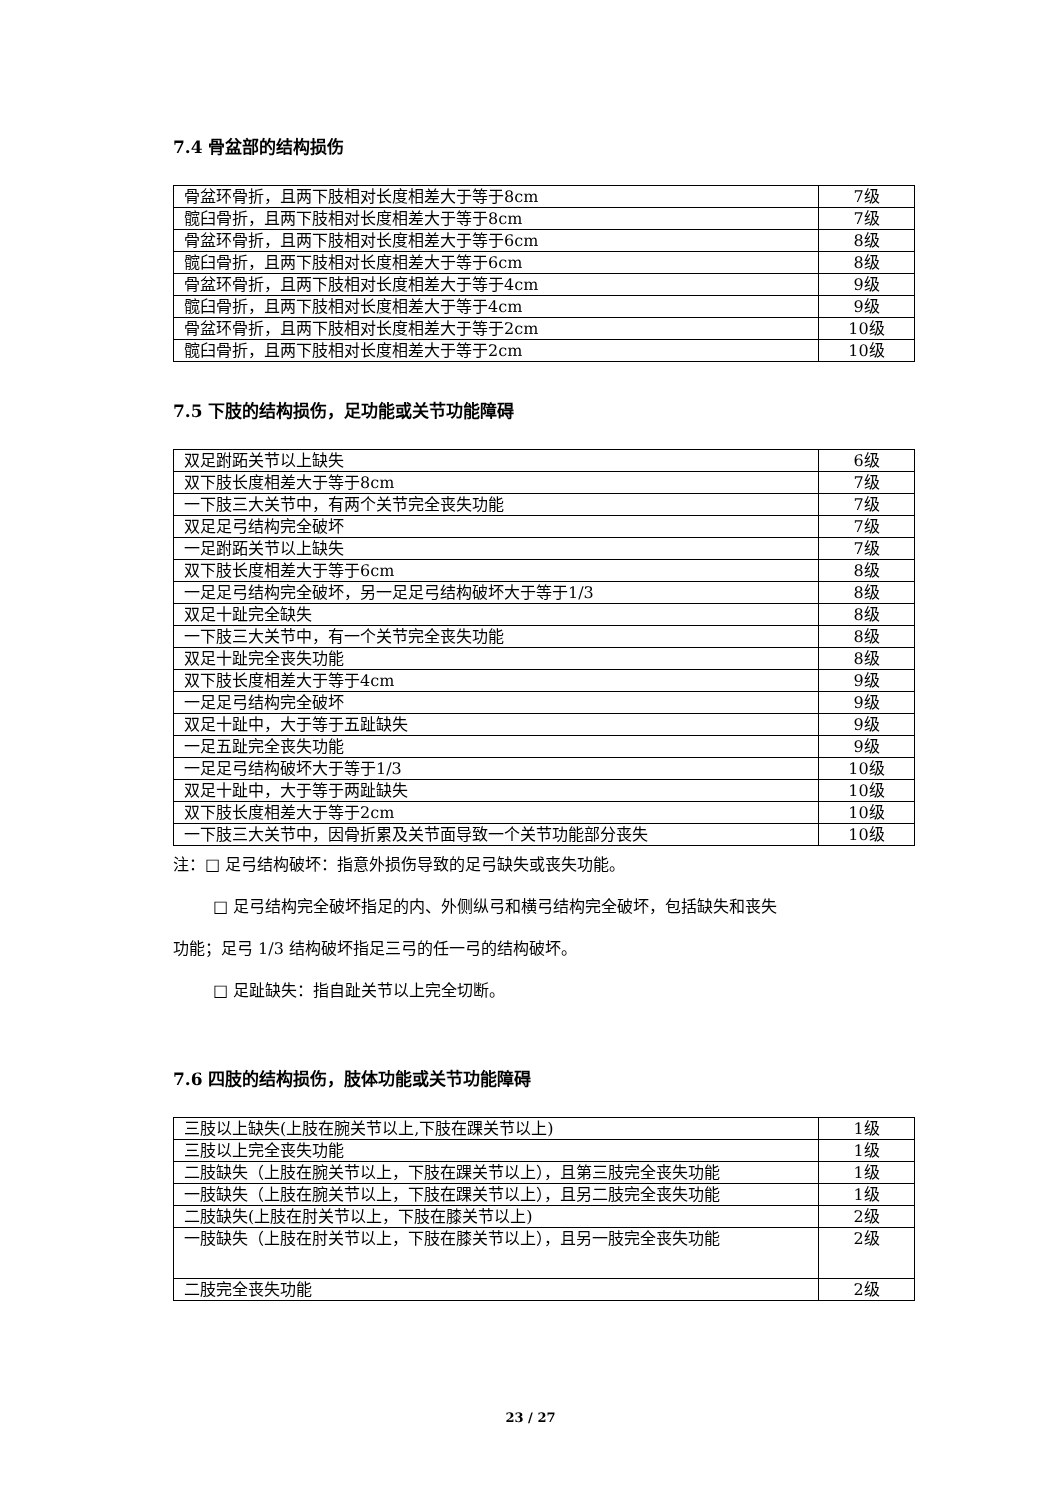7.4 骨盆部的结构损伤
| 骨盆环骨折，且两下肢相对长度相差大于等于8cm | 7级 |
| 髋臼骨折，且两下肢相对长度相差大于等于8cm | 7级 |
| 骨盆环骨折，且两下肢相对长度相差大于等于6cm | 8级 |
| 髋臼骨折，且两下肢相对长度相差大于等于6cm | 8级 |
| 骨盆环骨折，且两下肢相对长度相差大于等于4cm | 9级 |
| 髋臼骨折，且两下肢相对长度相差大于等于4cm | 9级 |
| 骨盆环骨折，且两下肢相对长度相差大于等于2cm | 10级 |
| 髋臼骨折，且两下肢相对长度相差大于等于2cm | 10级 |
7.5 下肢的结构损伤，足功能或关节功能障碍
| 双足跗跖关节以上缺失 | 6级 |
| 双下肢长度相差大于等于8cm | 7级 |
| 一下肢三大关节中，有两个关节完全丧失功能 | 7级 |
| 双足足弓结构完全破坏 | 7级 |
| 一足跗跖关节以上缺失 | 7级 |
| 双下肢长度相差大于等于6cm | 8级 |
| 一足足弓结构完全破坏，另一足足弓结构破坏大于等于1/3 | 8级 |
| 双足十趾完全缺失 | 8级 |
| 一下肢三大关节中，有一个关节完全丧失功能 | 8级 |
| 双足十趾完全丧失功能 | 8级 |
| 双下肢长度相差大于等于4cm | 9级 |
| 一足足弓结构完全破坏 | 9级 |
| 双足十趾中，大于等于五趾缺失 | 9级 |
| 一足五趾完全丧失功能 | 9级 |
| 一足足弓结构破坏大于等于1/3 | 10级 |
| 双足十趾中，大于等于两趾缺失 | 10级 |
| 双下肢长度相差大于等于2cm | 10级 |
| 一下肢三大关节中，因骨折累及关节面导致一个关节功能部分丧失 | 10级 |
注：□ 足弓结构破坏：指意外损伤导致的足弓缺失或丧失功能。
□ 足弓结构完全破坏指足的内、外侧纵弓和横弓结构完全破坏，包括缺失和丧失
功能；足弓 1/3 结构破坏指足三弓的任一弓的结构破坏。
□ 足趾缺失：指自趾关节以上完全切断。
7.6 四肢的结构损伤，肢体功能或关节功能障碍
| 三肢以上缺失(上肢在腕关节以上,下肢在踝关节以上) | 1级 |
| 三肢以上完全丧失功能 | 1级 |
| 二肢缺失（上肢在腕关节以上，下肢在踝关节以上），且第三肢完全丧失功能 | 1级 |
| 一肢缺失（上肢在腕关节以上，下肢在踝关节以上），且另二肢完全丧失功能 | 1级 |
| 二肢缺失(上肢在肘关节以上，下肢在膝关节以上) | 2级 |
| 一肢缺失（上肢在肘关节以上，下肢在膝关节以上），且另一肢完全丧失功能 | 2级 |
| 二肢完全丧失功能 | 2级 |
23 / 27